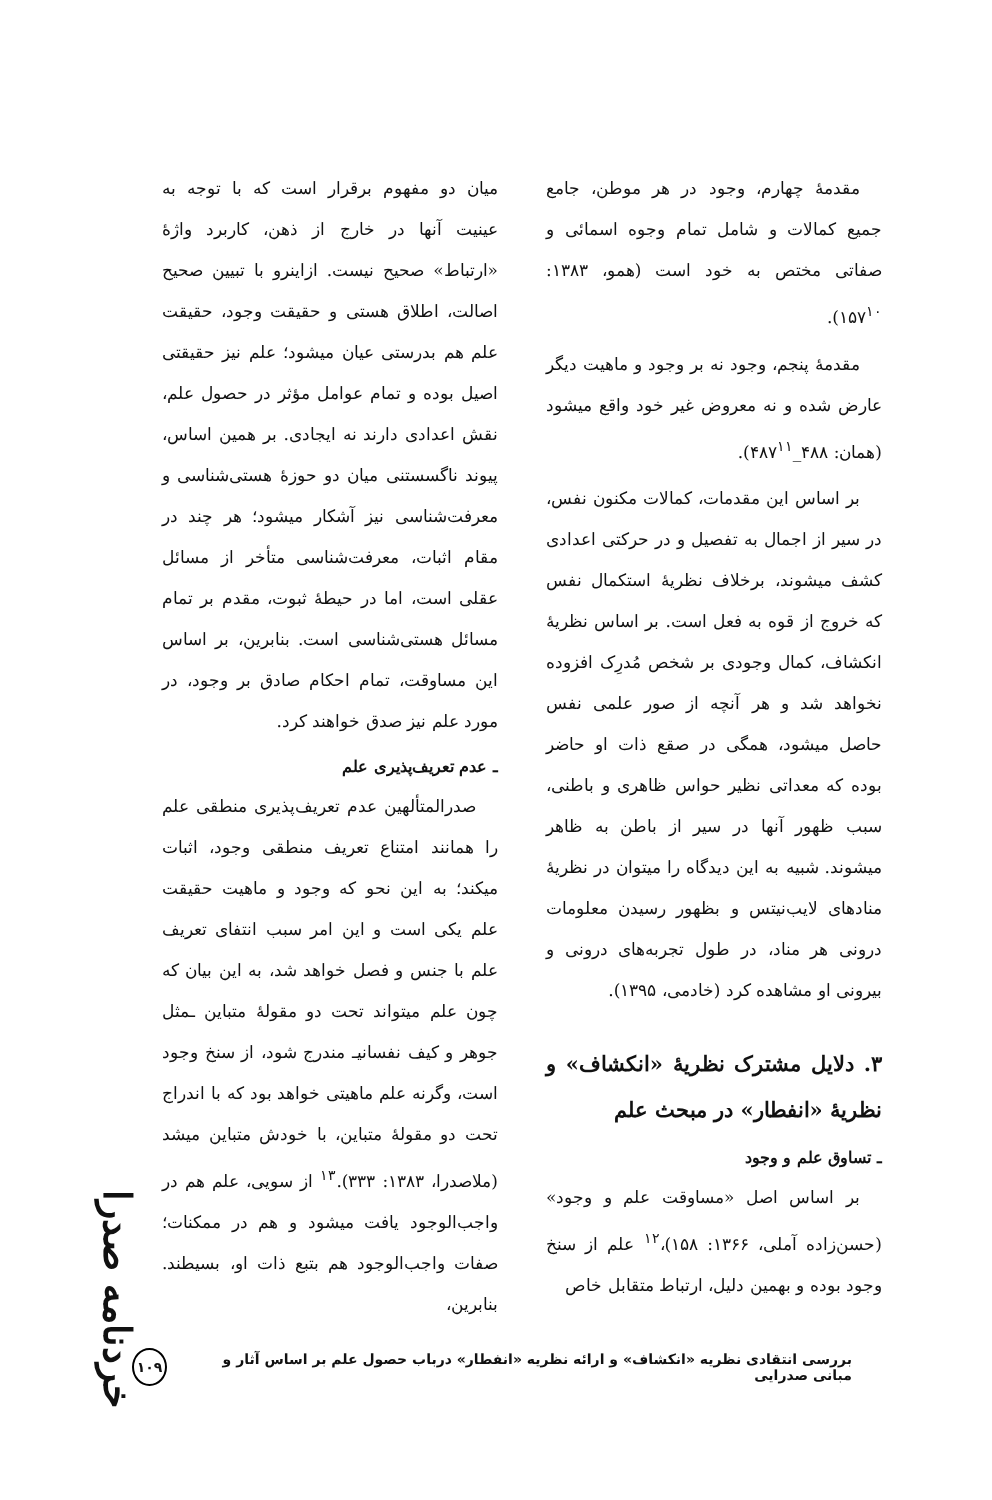مقدمهٔ چهارم، وجود در هر موطن، جامع جمیع کمالات و شامل تمام وجوه اسمائی و صفاتی مختص به خود است (همو، ۱۳۸۳: ۱۵۷<sup>۱۰</sup>).
مقدمهٔ پنجم، وجود نه بر وجود و ماهیت دیگر عارض شده و نه معروض غیر خود واقع میشود (همان: ۴۸۸_۴۸۷<sup>۱۱</sup>).
بر اساس این مقدمات، کمالات مکنون نفس، در سیر از اجمال به تفصیل و در حرکتی اعدادی کشف میشوند، برخلاف نظریهٔ استکمال نفس که خروج از قوه به فعل است. بر اساس نظریهٔ انکشاف، کمال وجودی بر شخص مُدرِک افزوده نخواهد شد و هر آنچه از صور علمی نفس حاصل میشود، همگی در صقع ذات او حاضر بوده که معداتی نظیر حواس ظاهری و باطنی، سبب ظهور آنها در سیر از باطن به ظاهر میشوند. شبیه به این دیدگاه را میتوان در نظریهٔ منادهای لایب‌نیتس و بظهور رسیدن معلومات درونی هر مناد، در طول تجربه‌های درونی و بیرونی او مشاهده کرد (خادمی، ۱۳۹۵).
۳. دلایل مشترک نظریهٔ «انکشاف» و نظریهٔ «انفطار» در مبحث علم
ـ تساوق علم و وجود
بر اساس اصل «مساوقت علم و وجود» (حسن‌زاده آملی، ۱۳۶۶: ۱۵۸)،<sup>۱۲</sup> علم از سنخ وجود بوده و بهمین دلیل، ارتباط متقابل خاص
میان دو مفهوم برقرار است که با توجه به عینیت آنها در خارج از ذهن، کاربرد واژهٔ «ارتباط» صحیح نیست. ازاینرو با تبیین صحیح اصالت، اطلاق هستی و حقیقت وجود، حقیقت علم هم بدرستی عیان میشود؛ علم نیز حقیقتی اصیل بوده و تمام عوامل مؤثر در حصول علم، نقش اعدادی دارند نه ایجادی. بر همین اساس، پیوند ناگسستنی میان دو حوزهٔ هستی‌شناسی و معرفت‌شناسی نیز آشکار میشود؛ هر چند در مقام اثبات، معرفت‌شناسی متأخر از مسائل عقلی است، اما در حیطهٔ ثبوت، مقدم بر تمام مسائل هستی‌شناسی است. بنابرین، بر اساس این مساوقت، تمام احکام صادق بر وجود، در مورد علم نیز صدق خواهند کرد.
ـ عدم تعریف‌پذیری علم
صدرالمتألهین عدم تعریف‌پذیری منطقی علم را همانند امتناع تعریف منطقی وجود، اثبات میکند؛ به این نحو که وجود و ماهیت حقیقت علم یکی است و این امر سبب انتفای تعریف علم با جنس و فصل خواهد شد، به این بیان که چون علم میتواند تحت دو مقولهٔ متباین ـمثل جوهر و کیف نفسانیـ مندرج شود، از سنخ وجود است، وگرنه علم ماهیتی خواهد بود که با اندراج تحت دو مقولهٔ متباین، با خودش متباین میشد (ملاصدرا، ۱۳۸۳: ۳۳۳).<sup>۱۳</sup> از سویی، علم هم در واجب‌الوجود یافت میشود و هم در ممکنات؛ صفات واجب‌الوجود هم بتبع ذات او، بسیطند. بنابرین،
خردنامه صدرا
بررسی انتقادی نظریه «انکشاف» و ارائه نظریه «انفطار» درباب حصول علم بر اساس آثار و مبانی صدرایی ۱۰۹